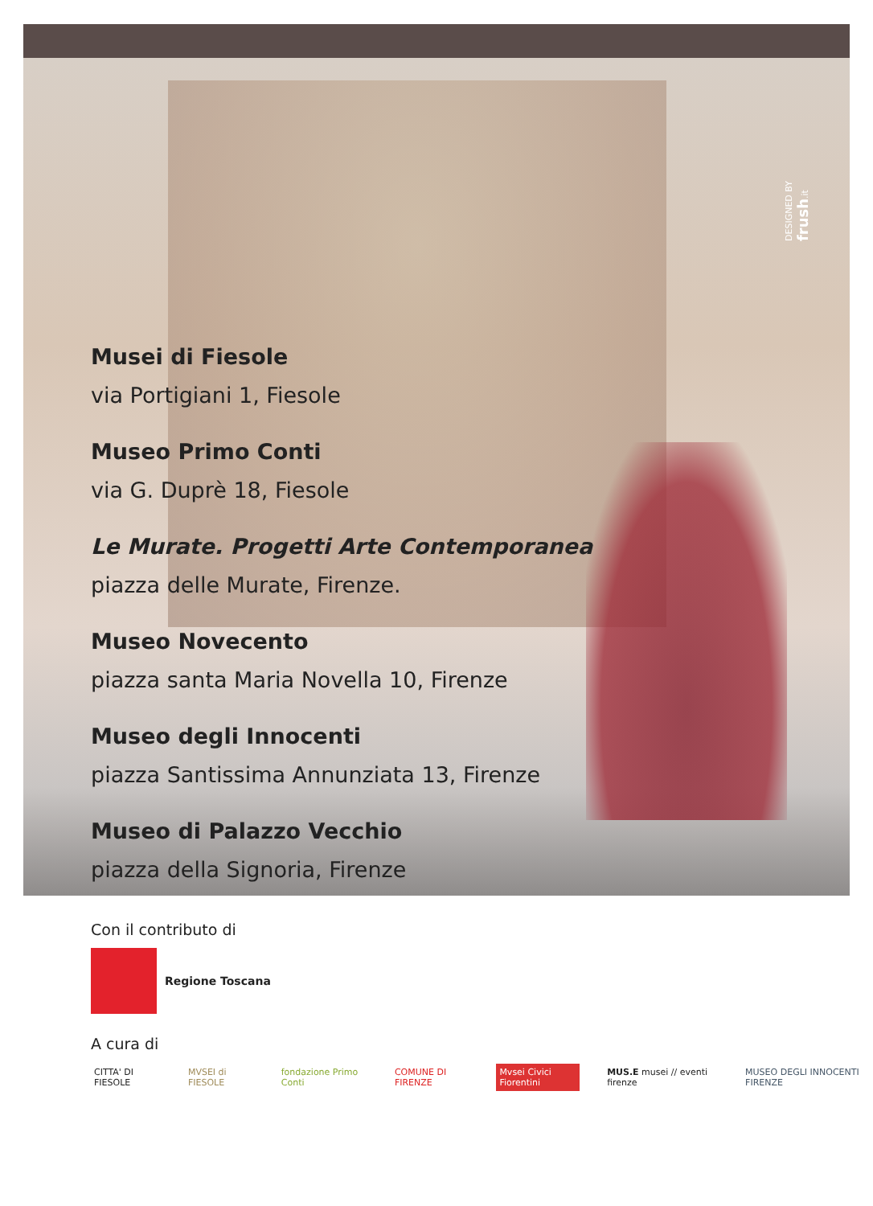DESIGNED BY frush.it
Musei di Fiesole
via Portigiani 1, Fiesole
Museo Primo Conti
via G. Duprè 18, Fiesole
Le Murate. Progetti Arte Contemporanea
piazza delle Murate, Firenze.
Museo Novecento
piazza santa Maria Novella 10, Firenze
Museo degli Innocenti
piazza Santissima Annunziata 13, Firenze
Museo di Palazzo Vecchio
piazza della Signoria, Firenze
Con il contributo di
Regione Toscana
A cura di
CITTA' DI FIESOLE MVSEI di FIESOLE fondazione Primo Conti COMUNE DI FIRENZE Mvsei Civici Fiorentini MUS.E musei // eventi firenze MUSEO DEGLI INNOCENTI FIRENZE